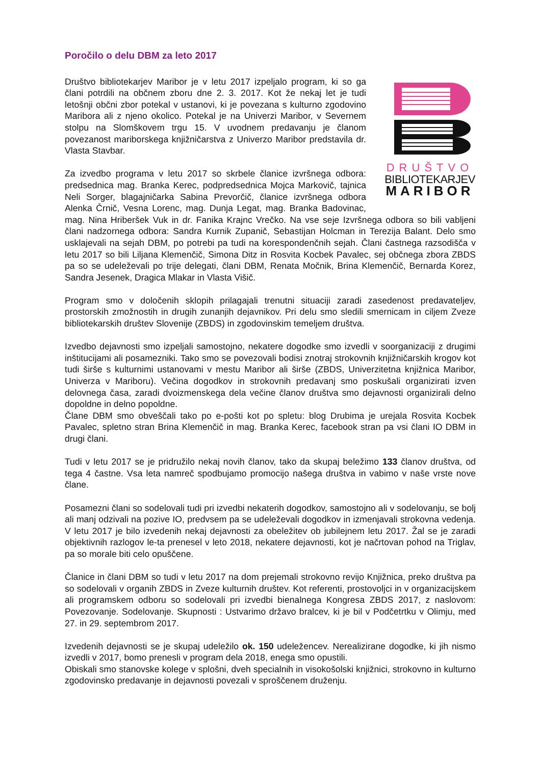Poročilo o delu DBM za leto 2017
DRUŠTVO
BIBLIOTEKARJEV
MARIBOR
Društvo bibliotekarjev Maribor je v letu 2017 izpeljalo program, ki so ga člani potrdili na občnem zboru dne 2. 3. 2017. Kot že nekaj let je tudi letošnji občni zbor potekal v ustanovi, ki je povezana s kulturno zgodovino Maribora ali z njeno okolico. Potekal je na Univerzi Maribor, v Severnem stolpu na Slomškovem trgu 15. V uvodnem predavanju je članom povezanost mariborskega knjižničarstva z Univerzo Maribor predstavila dr. Vlasta Stavbar.
Za izvedbo programa v letu 2017 so skrbele članice izvršnega odbora: predsednica mag. Branka Kerec, podpredsednica Mojca Markovič, tajnica Neli Sorger, blagajničarka Sabina Prevorčič, članice izvršnega odbora Alenka Črnič, Vesna Lorenc, mag. Dunja Legat, mag. Branka Badovinac, mag. Nina Hriberšek Vuk in dr. Fanika Krajnc Vrečko. Na vse seje Izvršnega odbora so bili vabljeni člani nadzornega odbora: Sandra Kurnik Zupanič, Sebastijan Holcman in Terezija Balant. Delo smo usklajevali na sejah DBM, po potrebi pa tudi na korespondenčnih sejah. Člani častnega razsodišča v letu 2017 so bili Liljana Klemenčič, Simona Ditz in Rosvita Kocbek Pavalec, sej občnega zbora ZBDS pa so se udeleževali po trije delegati, člani DBM, Renata Močnik, Brina Klemenčič, Bernarda Korez, Sandra Jesenek, Dragica Mlakar in Vlasta Višič.
Program smo v določenih sklopih prilagajali trenutni situaciji zaradi zasedenost predavateljev, prostorskih zmožnostih in drugih zunanjih dejavnikov. Pri delu smo sledili smernicam in ciljem Zveze bibliotekarskih društev Slovenije (ZBDS) in zgodovinskim temeljem društva.
Izvedbo dejavnosti smo izpeljali samostojno, nekatere dogodke smo izvedli v soorganizaciji z drugimi inštitucijami ali posamezniki. Tako smo se povezovali bodisi znotraj strokovnih knjižničarskih krogov kot tudi širše s kulturnimi ustanovami v mestu Maribor ali širše (ZBDS, Univerzitetna knjižnica Maribor, Univerza v Mariboru). Večina dogodkov in strokovnih predavanj smo poskušali organizirati izven delovnega časa, zaradi dvoizmenskega dela večine članov društva smo dejavnosti organizirali delno dopoldne in delno popoldne.
Člane DBM smo obveščali tako po e-pošti kot po spletu: blog Drubima je urejala Rosvita Kocbek Pavalec, spletno stran Brina Klemenčič in mag. Branka Kerec, facebook stran pa vsi člani IO DBM in drugi člani.
Tudi v letu 2017 se je pridružilo nekaj novih članov, tako da skupaj beležimo 133 članov društva, od tega 4 častne. Vsa leta namreč spodbujamo promocijo našega društva in vabimo v naše vrste nove člane.
Posamezni člani so sodelovali tudi pri izvedbi nekaterih dogodkov, samostojno ali v sodelovanju, se bolj ali manj odzivali na pozive IO, predvsem pa se udeleževali dogodkov in izmenjavali strokovna vedenja. V letu 2017 je bilo izvedenih nekaj dejavnosti za obeležitev ob jubilejnem letu 2017. Žal se je zaradi objektivnih razlogov le-ta prenesel v leto 2018, nekatere dejavnosti, kot je načrtovan pohod na Triglav, pa so morale biti celo opuščene.
Članice in člani DBM so tudi v letu 2017 na dom prejemali strokovno revijo Knjižnica, preko društva pa so sodelovali v organih ZBDS in Zveze kulturnih društev. Kot referenti, prostovoljci in v organizacijskem ali programskem odboru so sodelovali pri izvedbi bienalnega Kongresa ZBDS 2017, z naslovom: Povezovanje. Sodelovanje. Skupnosti : Ustvarimo državo bralcev, ki je bil v Podčetrtku v Olimju, med 27. in 29. septembrom 2017.
Izvedenih dejavnosti se je skupaj udeležilo ok. 150 udeležencev. Nerealizirane dogodke, ki jih nismo izvedli v 2017, bomo prenesli v program dela 2018, enega smo opustili.
Obiskali smo stanovske kolege v splošni, dveh specialnih in visokošolski knjižnici, strokovno in kulturno zgodovinsko predavanje in dejavnosti povezali v sproščenem druženju.